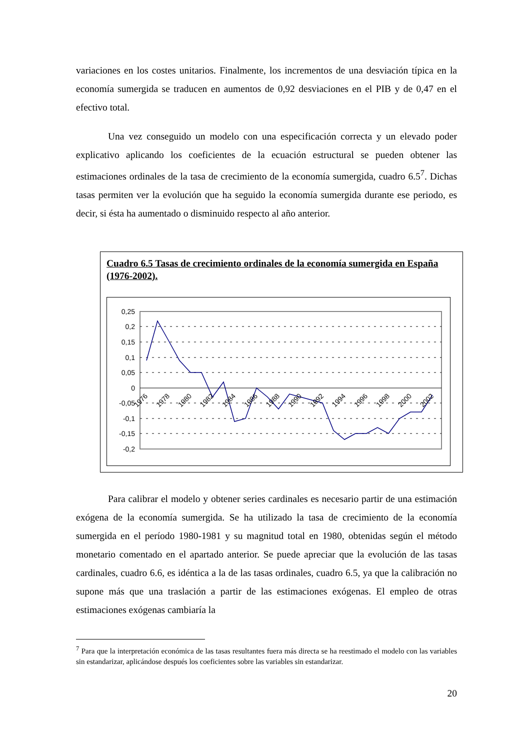variaciones en los costes unitarios. Finalmente, los incrementos de una desviación típica en la economía sumergida se traducen en aumentos de 0,92 desviaciones en el PIB y de 0,47 en el efectivo total.
Una vez conseguido un modelo con una especificación correcta y un elevado poder explicativo aplicando los coeficientes de la ecuación estructural se pueden obtener las estimaciones ordinales de la tasa de crecimiento de la economía sumergida, cuadro 6.5<sup>7</sup>. Dichas tasas permiten ver la evolución que ha seguido la economía sumergida durante ese periodo, es decir, si ésta ha aumentado o disminuido respecto al año anterior.
Cuadro 6.5 Tasas de crecimiento ordinales de la economía sumergida en España (1976-2002).
0,25
0,2
0,15
0,1
0,05
0
-0,05
-0,1
-0,15
-0,2
1976
1978
1980
1982
1984
1986
1988
1990
1992
1994
1996
1998
2000
2002
Para calibrar el modelo y obtener series cardinales es necesario partir de una estimación exógena de la economía sumergida. Se ha utilizado la tasa de crecimiento de la economía sumergida en el período 1980-1981 y su magnitud total en 1980, obtenidas según el método monetario comentado en el apartado anterior. Se puede apreciar que la evolución de las tasas cardinales, cuadro 6.6, es idéntica a la de las tasas ordinales, cuadro 6.5, ya que la calibración no supone más que una traslación a partir de las estimaciones exógenas. El empleo de otras estimaciones exógenas cambiaría la
<sup>7</sup> Para que la interpretación económica de las tasas resultantes fuera más directa se ha reestimado el modelo con las variables sin estandarizar, aplicándose después los coeficientes sobre las variables sin estandarizar.
20